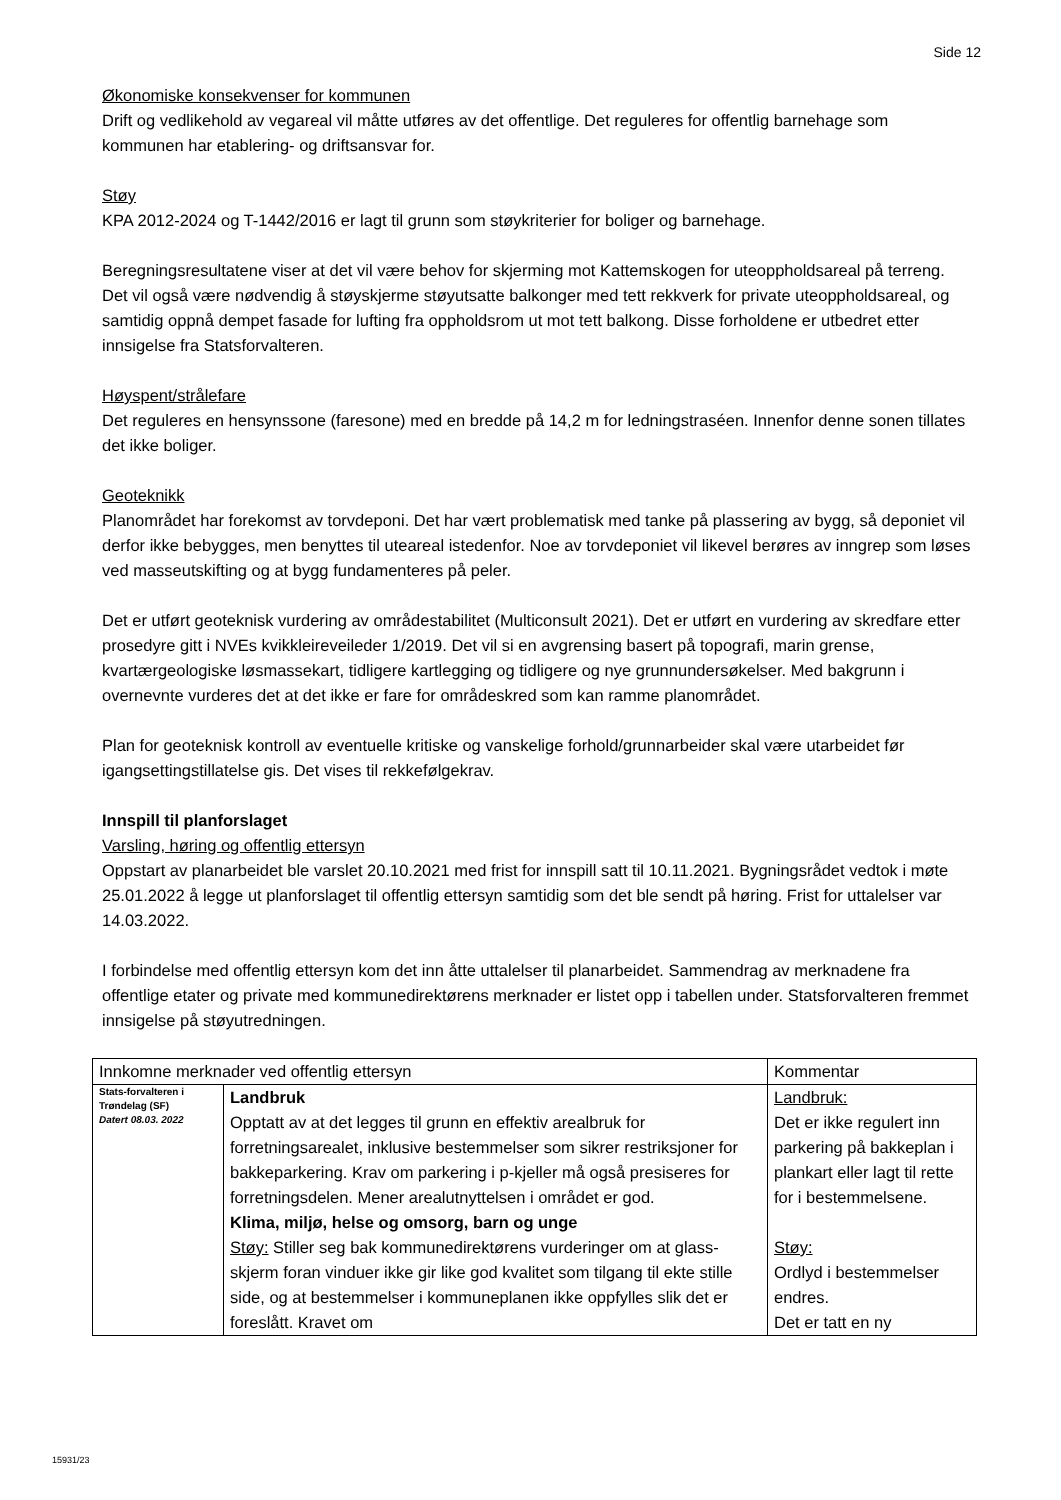Side 12
Økonomiske konsekvenser for kommunen
Drift og vedlikehold av vegareal vil måtte utføres av det offentlige. Det reguleres for offentlig barnehage som kommunen har etablering- og driftsansvar for.
Støy
KPA 2012-2024 og T-1442/2016 er lagt til grunn som støykriterier for boliger og barnehage.
Beregningsresultatene viser at det vil være behov for skjerming mot Kattemskogen for uteoppholdsareal på terreng. Det vil også være nødvendig å støyskjerme støyutsatte balkonger med tett rekkverk for private uteoppholdsareal, og samtidig oppnå dempet fasade for lufting fra oppholdsrom ut mot tett balkong. Disse forholdene er utbedret etter innsigelse fra Statsforvalteren.
Høyspent/strålefare
Det reguleres en hensynssone (faresone) med en bredde på 14,2 m for ledningstraséen. Innenfor denne sonen tillates det ikke boliger.
Geoteknikk
Planområdet har forekomst av torvdeponi. Det har vært problematisk med tanke på plassering av bygg, så deponiet vil derfor ikke bebygges, men benyttes til uteareal istedenfor. Noe av torvdeponiet vil likevel berøres av inngrep som løses ved masseutskifting og at bygg fundamenteres på peler.
Det er utført geoteknisk vurdering av områdestabilitet (Multiconsult 2021). Det er utført en vurdering av skredfare etter prosedyre gitt i NVEs kvikkleireveileder 1/2019. Det vil si en avgrensing basert på topografi, marin grense, kvartærgeologiske løsmassekart, tidligere kartlegging og tidligere og nye grunnundersøkelser. Med bakgrunn i overnevnte vurderes det at det ikke er fare for områdeskred som kan ramme planområdet.
Plan for geoteknisk kontroll av eventuelle kritiske og vanskelige forhold/grunnarbeider skal være utarbeidet før igangsettingstillatelse gis. Det vises til rekkefølgekrav.
Innspill til planforslaget
Varsling, høring og offentlig ettersyn
Oppstart av planarbeidet ble varslet 20.10.2021 med frist for innspill satt til 10.11.2021. Bygningsrådet vedtok i møte 25.01.2022 å legge ut planforslaget til offentlig ettersyn samtidig som det ble sendt på høring. Frist for uttalelser var 14.03.2022.
I forbindelse med offentlig ettersyn kom det inn åtte uttalelser til planarbeidet. Sammendrag av merknadene fra offentlige etater og private med kommunedirektørens merknader er listet opp i tabellen under. Statsforvalteren fremmet innsigelse på støyutredningen.
| Innkomne merknader ved offentlig ettersyn | | Kommentar |
| Stats-forvalteren i Trøndelag (SF) Datert 08.03. 2022 | Landbruk Opptatt av at det legges til grunn en effektiv arealbruk for forretningsarealet, inklusive bestemmelser som sikrer restriksjoner for bakkeparkering. Krav om parkering i p-kjeller må også presiseres for forretningsdelen. Mener arealutnyttelsen i området er god. Klima, miljø, helse og omsorg, barn og unge Støy: Stiller seg bak kommunedirektørens vurderinger om at glass-skjerm foran vinduer ikke gir like god kvalitet som tilgang til ekte stille side, og at bestemmelser i kommuneplanen ikke oppfylles slik det er foreslått. Kravet om | Landbruk: Det er ikke regulert inn parkering på bakkeplan i plankart eller lagt til rette for i bestemmelsene. Støy: Ordlyd i bestemmelser endres. Det er tatt en ny |
15931/23